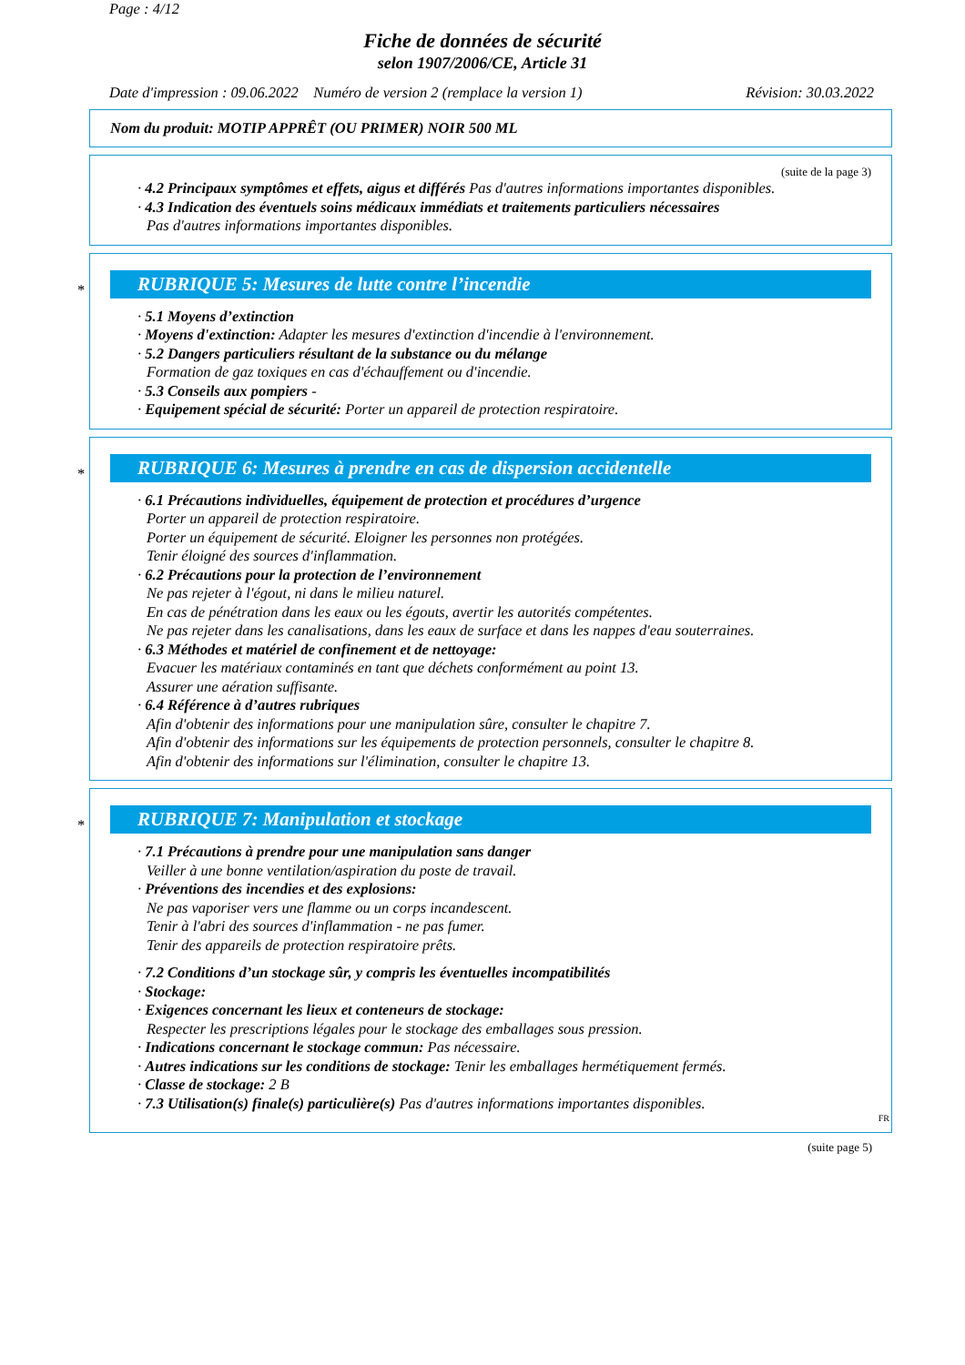Page : 4/12
Fiche de données de sécurité
selon 1907/2006/CE, Article 31
Date d'impression : 09.06.2022 Numéro de version 2 (remplace la version 1) Révision: 30.03.2022
Nom du produit: MOTIP APPRÊT (OU PRIMER) NOIR 500 ML
(suite de la page 3)
· 4.2 Principaux symptômes et effets, aigus et différés Pas d'autres informations importantes disponibles.
· 4.3 Indication des éventuels soins médicaux immédiats et traitements particuliers nécessaires
Pas d'autres informations importantes disponibles.
*
RUBRIQUE 5: Mesures de lutte contre l’incendie
· 5.1 Moyens d’extinction
· Moyens d'extinction: Adapter les mesures d'extinction d'incendie à l'environnement.
· 5.2 Dangers particuliers résultant de la substance ou du mélange
Formation de gaz toxiques en cas d'échauffement ou d'incendie.
· 5.3 Conseils aux pompiers -
· Equipement spécial de sécurité: Porter un appareil de protection respiratoire.
*
RUBRIQUE 6: Mesures à prendre en cas de dispersion accidentelle
· 6.1 Précautions individuelles, équipement de protection et procédures d’urgence
Porter un appareil de protection respiratoire.
Porter un équipement de sécurité. Eloigner les personnes non protégées.
Tenir éloigné des sources d'inflammation.
· 6.2 Précautions pour la protection de l’environnement
Ne pas rejeter à l'égout, ni dans le milieu naturel.
En cas de pénétration dans les eaux ou les égouts, avertir les autorités compétentes.
Ne pas rejeter dans les canalisations, dans les eaux de surface et dans les nappes d'eau souterraines.
· 6.3 Méthodes et matériel de confinement et de nettoyage:
Evacuer les matériaux contaminés en tant que déchets conformément au point 13.
Assurer une aération suffisante.
· 6.4 Référence à d’autres rubriques
Afin d'obtenir des informations pour une manipulation sûre, consulter le chapitre 7.
Afin d'obtenir des informations sur les équipements de protection personnels, consulter le chapitre 8.
Afin d'obtenir des informations sur l'élimination, consulter le chapitre 13.
*
RUBRIQUE 7: Manipulation et stockage
· 7.1 Précautions à prendre pour une manipulation sans danger
Veiller à une bonne ventilation/aspiration du poste de travail.
· Préventions des incendies et des explosions:
Ne pas vaporiser vers une flamme ou un corps incandescent.
Tenir à l'abri des sources d'inflammation - ne pas fumer.
Tenir des appareils de protection respiratoire prêts.
· 7.2 Conditions d’un stockage sûr, y compris les éventuelles incompatibilités
· Stockage:
· Exigences concernant les lieux et conteneurs de stockage:
Respecter les prescriptions légales pour le stockage des emballages sous pression.
· Indications concernant le stockage commun: Pas nécessaire.
· Autres indications sur les conditions de stockage: Tenir les emballages hermétiquement fermés.
· Classe de stockage: 2 B
· 7.3 Utilisation(s) finale(s) particulière(s) Pas d'autres informations importantes disponibles.
FR
(suite page 5)